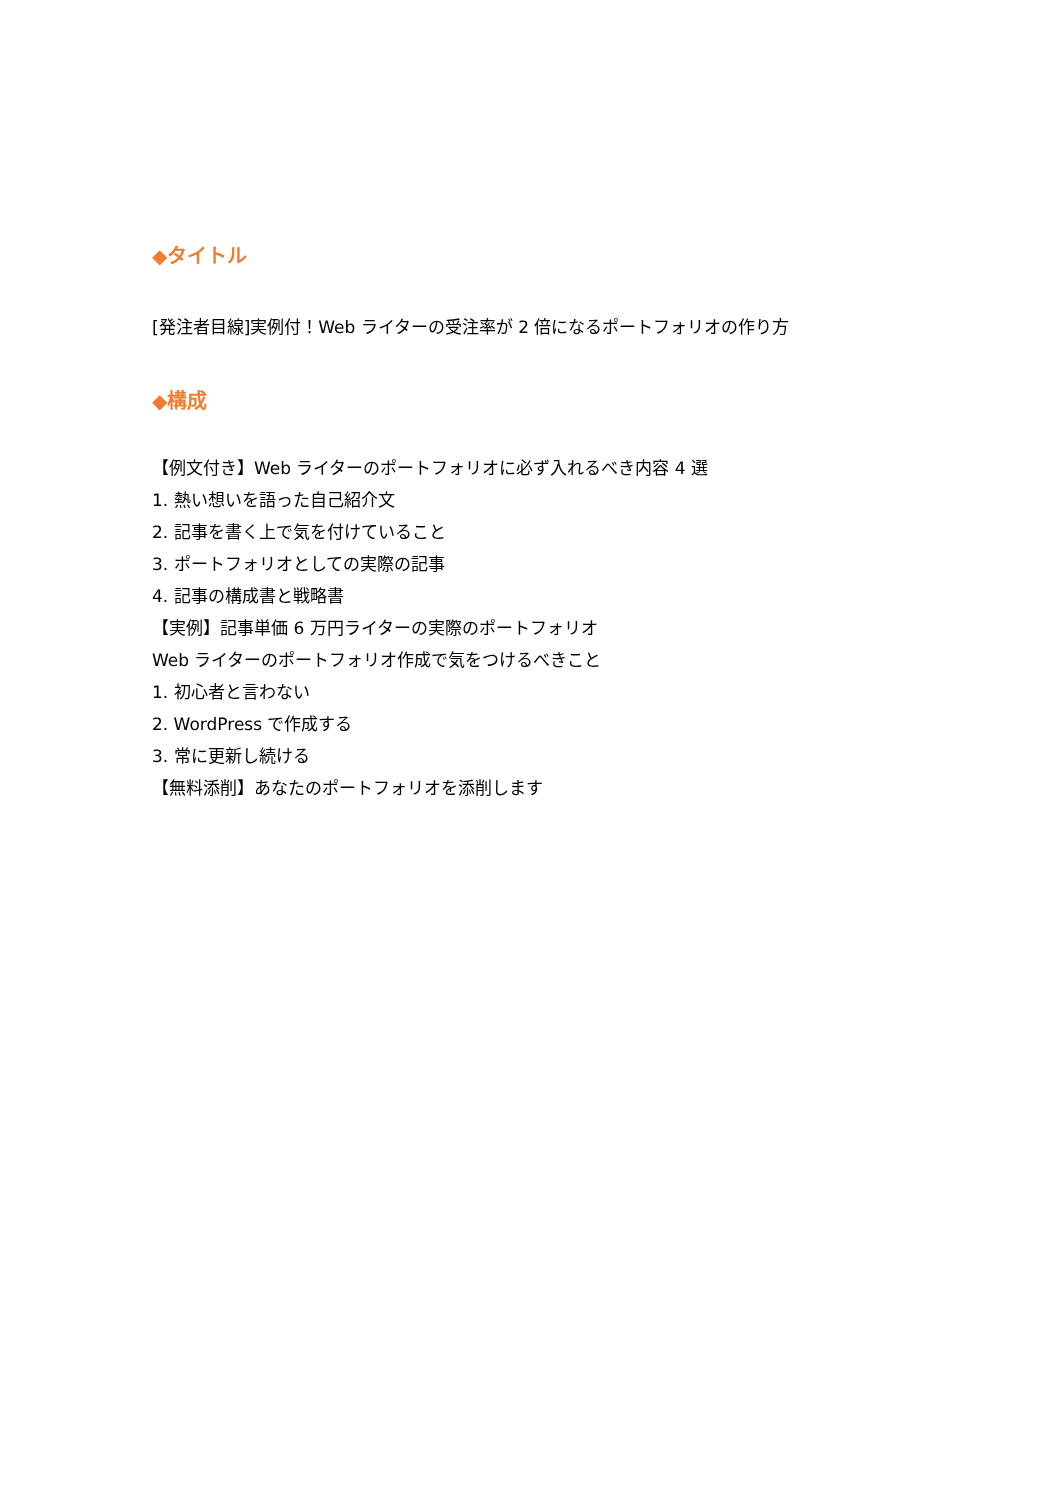◆タイトル
[発注者目線]実例付！Web ライターの受注率が 2 倍になるポートフォリオの作り方
◆構成
【例文付き】Web ライターのポートフォリオに必ず入れるべき内容 4 選
1. 熱い想いを語った自己紹介文
2. 記事を書く上で気を付けていること
3. ポートフォリオとしての実際の記事
4. 記事の構成書と戦略書
【実例】記事単価 6 万円ライターの実際のポートフォリオ
Web ライターのポートフォリオ作成で気をつけるべきこと
1. 初心者と言わない
2. WordPress で作成する
3. 常に更新し続ける
【無料添削】あなたのポートフォリオを添削します